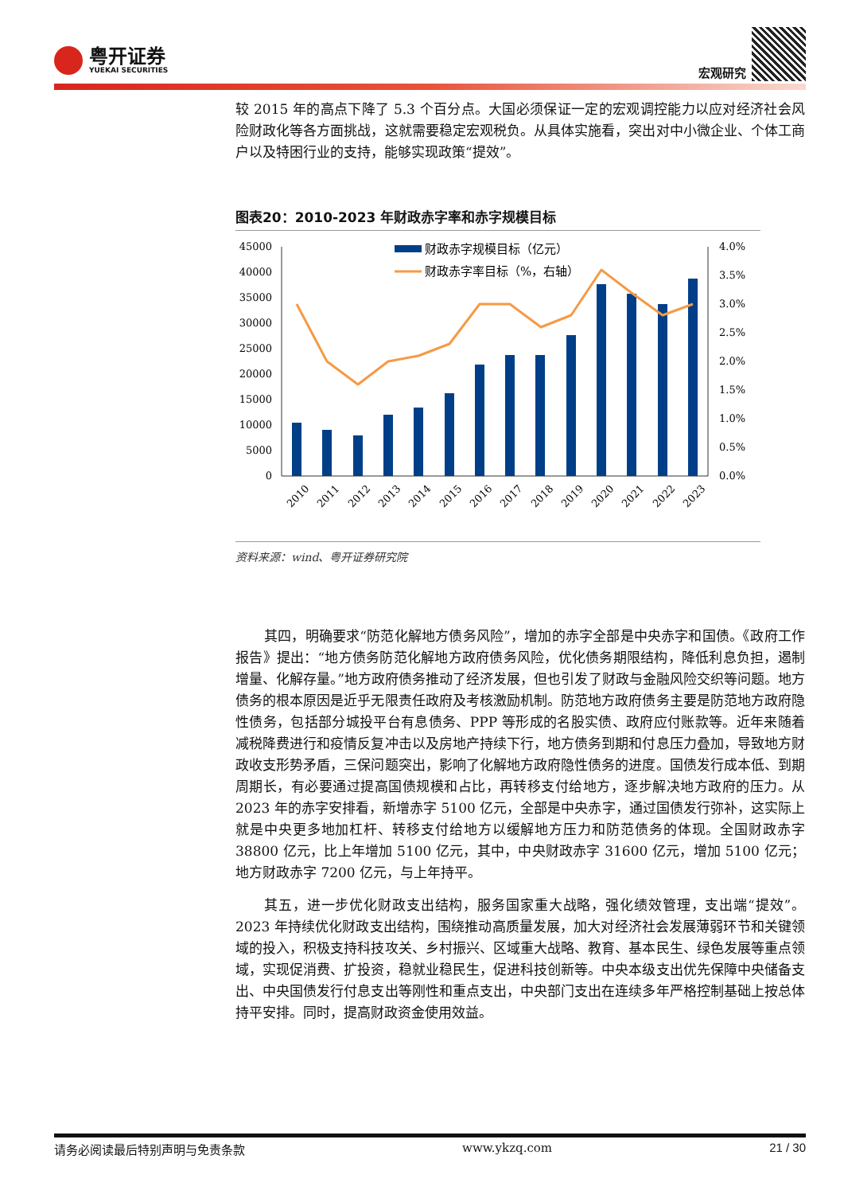粤开证券
YUEKAI SECURITIES
宏观研究
较 2015 年的高点下降了 5.3 个百分点。大国必须保证一定的宏观调控能力以应对经济社会风险财政化等各方面挑战，这就需要稳定宏观税负。从具体实施看，突出对中小微企业、个体工商户以及特困行业的支持，能够实现政策“提效”。
图表20：2010-2023 年财政赤字率和赤字规模目标
财政赤字规模目标（亿元）
财政赤字率目标（%，右轴）
45000
40000
35000
30000
25000
20000
15000
10000
5000
0
4.0%
3.5%
3.0%
2.5%
2.0%
1.5%
1.0%
0.5%
0.0%
2010
2011
2012
2013
2014
2015
2016
2017
2018
2019
2020
2021
2022
2023
资料来源：wind、粤开证券研究院
其四，明确要求“防范化解地方债务风险”，增加的赤字全部是中央赤字和国债。《政府工作报告》提出：“地方债务防范化解地方政府债务风险，优化债务期限结构，降低利息负担，遏制增量、化解存量。”地方政府债务推动了经济发展，但也引发了财政与金融风险交织等问题。地方债务的根本原因是近乎无限责任政府及考核激励机制。防范地方政府债务主要是防范地方政府隐性债务，包括部分城投平台有息债务、PPP 等形成的名股实债、政府应付账款等。近年来随着减税降费进行和疫情反复冲击以及房地产持续下行，地方债务到期和付息压力叠加，导致地方财政收支形势矛盾，三保问题突出，影响了化解地方政府隐性债务的进度。国债发行成本低、到期周期长，有必要通过提高国债规模和占比，再转移支付给地方，逐步解决地方政府的压力。从 2023 年的赤字安排看，新增赤字 5100 亿元，全部是中央赤字，通过国债发行弥补，这实际上就是中央更多地加杠杆、转移支付给地方以缓解地方压力和防范债务的体现。全国财政赤字 38800 亿元，比上年增加 5100 亿元，其中，中央财政赤字 31600 亿元，增加 5100 亿元；地方财政赤字 7200 亿元，与上年持平。
其五，进一步优化财政支出结构，服务国家重大战略，强化绩效管理，支出端“提效”。2023 年持续优化财政支出结构，围绕推动高质量发展，加大对经济社会发展薄弱环节和关键领域的投入，积极支持科技攻关、乡村振兴、区域重大战略、教育、基本民生、绿色发展等重点领域，实现促消费、扩投资，稳就业稳民生，促进科技创新等。中央本级支出优先保障中央储备支出、中央国债发行付息支出等刚性和重点支出，中央部门支出在连续多年严格控制基础上按总体持平安排。同时，提高财政资金使用效益。
请务必阅读最后特别声明与免责条款 www.ykzq.com 21 / 30